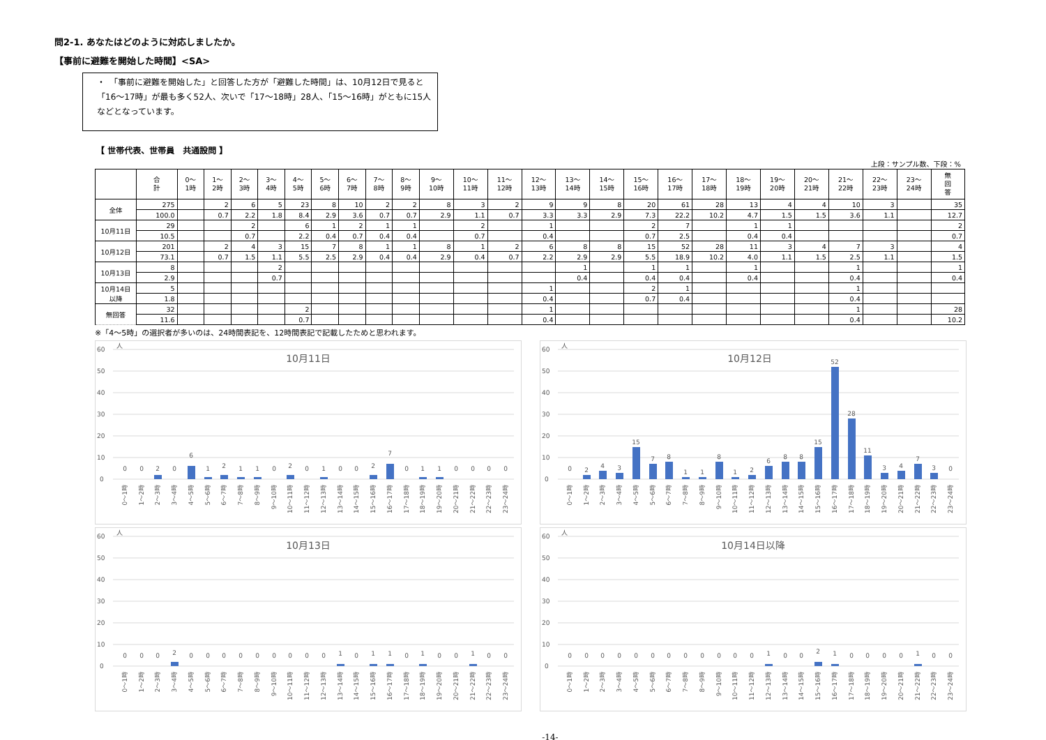問2-1. あなたはどのように対応しましたか。
【事前に避難を開始した時間】<SA>
・　「事前に避難を開始した」と回答した方が「避難した時間」は、10月12日で見ると「16～17時」が最も多く52人、次いで「17～18時」28人、「15～16時」がともに15人などとなっています。
【 世帯代表、世帯員　共通設問 】
上段：サンプル数、下段：%
| | 合 計 | 0～ 1時 | 1～ 2時 | 2～ 3時 | 3～ 4時 | 4～ 5時 | 5～ 6時 | 6～ 7時 | 7～ 8時 | 8～ 9時 | 9～ 10時 | 10～ 11時 | 11～ 12時 | 12～ 13時 | 13～ 14時 | 14～ 15時 | 15～ 16時 | 16～ 17時 | 17～ 18時 | 18～ 19時 | 19～ 20時 | 20～ 21時 | 21～ 22時 | 22～ 23時 | 23～ 24時 | 無 回 答 |
| --- | --- | --- | --- | --- | --- | --- | --- | --- | --- | --- | --- | --- | --- | --- | --- | --- | --- | --- | --- | --- | --- | --- | --- | --- | --- | --- |
| 全体 | 275 | | 2 | 6 | 5 | 23 | 8 | 10 | 2 | 2 | 8 | 3 | 2 | 9 | 9 | 8 | 20 | 61 | 28 | 13 | 4 | 4 | 10 | 3 | | 35 |
| | 100.0 | | 0.7 | 2.2 | 1.8 | 8.4 | 2.9 | 3.6 | 0.7 | 0.7 | 2.9 | 1.1 | 0.7 | 3.3 | 3.3 | 2.9 | 7.3 | 22.2 | 10.2 | 4.7 | 1.5 | 1.5 | 3.6 | 1.1 | | 12.7 |
| 10月11日 | 29 | | | 2 | | 6 | 1 | 2 | 1 | 1 | | 2 | | 1 | | | 2 | 7 | | 1 | 1 | | | | | 2 |
| | 10.5 | | | 0.7 | | 2.2 | 0.4 | 0.7 | 0.4 | 0.4 | | 0.7 | | 0.4 | | | 0.7 | 2.5 | | 0.4 | 0.4 | | | | | 0.7 |
| 10月12日 | 201 | | 2 | 4 | 3 | 15 | 7 | 8 | 1 | 1 | 8 | 1 | 2 | 6 | 8 | 8 | 15 | 52 | 28 | 11 | 3 | 4 | 7 | 3 | | 4 |
| | 73.1 | | 0.7 | 1.5 | 1.1 | 5.5 | 2.5 | 2.9 | 0.4 | 0.4 | 2.9 | 0.4 | 0.7 | 2.2 | 2.9 | 2.9 | 5.5 | 18.9 | 10.2 | 4.0 | 1.1 | 1.5 | 2.5 | 1.1 | | 1.5 |
| 10月13日 | 8 | | | | 2 | | | | | | | | | | 1 | | 1 | 1 | | 1 | | | 1 | | | 1 |
| | 2.9 | | | | 0.7 | | | | | | | | | | 0.4 | | 0.4 | 0.4 | | 0.4 | | | 0.4 | | | 0.4 |
| 10月14日 以降 | 5 | | | | | | | | | | | | | 1 | | | 2 | 1 | | | | | 1 | | | |
| | 1.8 | | | | | | | | | | | | | 0.4 | | | 0.7 | 0.4 | | | | | 0.4 | | | |
| 無回答 | 32 | | | | | 2 | | | | | | | | 1 | | | | | | | | | 1 | | | 28 |
| | 11.6 | | | | | 0.7 | | | | | | | | 0.4 | | | | | | | | | 0.4 | | | 10.2 |
※「4～5時」の選択者が多いのは、24時間表記を、12時間表記で記載したためと思われます。
60
50
40
30
20
10
0
人
10月11日
0
0
2
0
6
1
2
1
1
0
2
0
1
0
0
2
7
0
1
1
0
0
0
0
0～1時
1～2時
2～3時
3～4時
4～5時
5～6時
6～7時
7～8時
8～9時
9～10時
10～11時
11～12時
12～13時
13～14時
14～15時
15～16時
16～17時
17～18時
18～19時
19～20時
20～21時
21～22時
22～23時
23～24時
60
50
40
30
20
10
0
人
10月12日
0
2
4
3
15
7
8
1
1
8
1
2
6
8
8
15
52
28
11
3
4
7
3
0
0～1時
1～2時
2～3時
3～4時
4～5時
5～6時
6～7時
7～8時
8～9時
9～10時
10～11時
11～12時
12～13時
13～14時
14～15時
15～16時
16～17時
17～18時
18～19時
19～20時
20～21時
21～22時
22～23時
23～24時
60
50
40
30
20
10
0
人
10月13日
0
0
0
2
0
0
0
0
0
0
0
0
0
1
0
1
1
0
1
0
0
1
0
0
0～1時
1～2時
2～3時
3～4時
4～5時
5～6時
6～7時
7～8時
8～9時
9～10時
10～11時
11～12時
12～13時
13～14時
14～15時
15～16時
16～17時
17～18時
18～19時
19～20時
20～21時
21～22時
22～23時
23～24時
60
50
40
30
20
10
0
人
10月14日以降
0
0
0
0
0
0
0
0
0
0
0
0
1
0
0
2
1
0
0
0
0
1
0
0
0～1時
1～2時
2～3時
3～4時
4～5時
5～6時
6～7時
7～8時
8～9時
9～10時
10～11時
11～12時
12～13時
13～14時
14～15時
15～16時
16～17時
17～18時
18～19時
19～20時
20～21時
21～22時
22～23時
23～24時
-14-